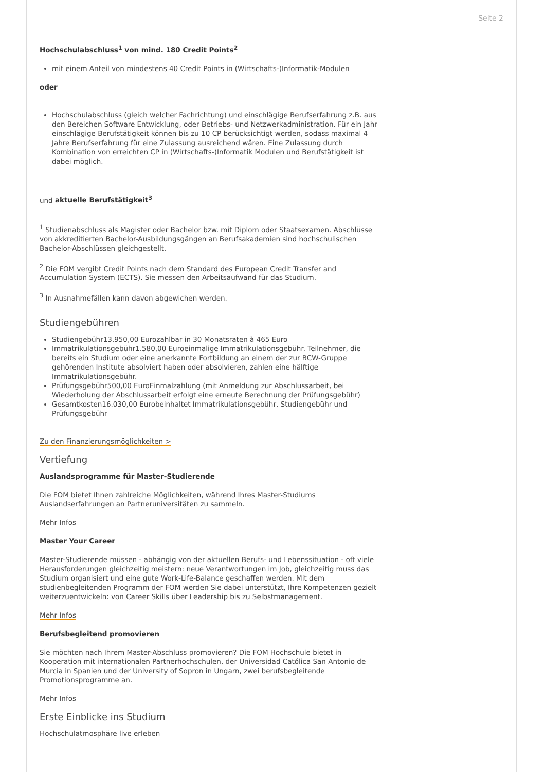Seite 2
Hochschulabschluss<sup>1</sup> von mind. 180 Credit Points<sup>2</sup>
mit einem Anteil von mindestens 40 Credit Points in (Wirtschafts-)Informatik-Modulen
oder
Hochschulabschluss (gleich welcher Fachrichtung) und einschlägige Berufserfahrung z.B. aus den Bereichen Software Entwicklung, oder Betriebs- und Netzwerkadministration. Für ein Jahr einschlägige Berufstätigkeit können bis zu 10 CP berücksichtigt werden, sodass maximal 4 Jahre Berufserfahrung für eine Zulassung ausreichend wären. Eine Zulassung durch Kombination von erreichten CP in (Wirtschafts-)Informatik Modulen und Berufstätigkeit ist dabei möglich.
und aktuelle Berufstätigkeit<sup>3</sup>
<sup>1</sup> Studienabschluss als Magister oder Bachelor bzw. mit Diplom oder Staatsexamen. Abschlüsse von akkreditierten Bachelor-Ausbildungsgängen an Berufsakademien sind hochschulischen Bachelor-Abschlüssen gleichgestellt.
<sup>2</sup> Die FOM vergibt Credit Points nach dem Standard des European Credit Transfer and Accumulation System (ECTS). Sie messen den Arbeitsaufwand für das Studium.
<sup>3</sup> In Ausnahmefällen kann davon abgewichen werden.
Studiengebühren
Studiengebühr13.950,00 Eurozahlbar in 30 Monatsraten à 465 Euro
Immatrikulationsgebühr1.580,00 Euroeinmalige Immatrikulationsgebühr. Teilnehmer, die bereits ein Studium oder eine anerkannte Fortbildung an einem der zur BCW-Gruppe gehörenden Institute absolviert haben oder absolvieren, zahlen eine hälftige Immatrikulationsgebühr.
Prüfungsgebühr500,00 EuroEinmalzahlung (mit Anmeldung zur Abschlussarbeit, bei Wiederholung der Abschlussarbeit erfolgt eine erneute Berechnung der Prüfungsgebühr)
Gesamtkosten16.030,00 Eurobeinhaltet Immatrikulationsgebühr, Studiengebühr und Prüfungsgebühr
Zu den Finanzierungsmöglichkeiten >
Vertiefung
Auslandsprogramme für Master-Studierende
Die FOM bietet Ihnen zahlreiche Möglichkeiten, während Ihres Master-Studiums Auslandserfahrungen an Partneruniversitäten zu sammeln.
Mehr Infos
Master Your Career
Master-Studierende müssen - abhängig von der aktuellen Berufs- und Lebenssituation - oft viele Herausforderungen gleichzeitig meistern: neue Verantwortungen im Job, gleichzeitig muss das Studium organisiert und eine gute Work-Life-Balance geschaffen werden. Mit dem studienbegleitenden Programm der FOM werden Sie dabei unterstützt, Ihre Kompetenzen gezielt weiterzuentwickeln: von Career Skills über Leadership bis zu Selbstmanagement.
Mehr Infos
Berufsbegleitend promovieren
Sie möchten nach Ihrem Master-Abschluss promovieren? Die FOM Hochschule bietet in Kooperation mit internationalen Partnerhochschulen, der Universidad Católica San Antonio de Murcia in Spanien und der University of Sopron in Ungarn, zwei berufsbegleitende Promotionsprogramme an.
Mehr Infos
Erste Einblicke ins Studium
Hochschulatmosphäre live erleben